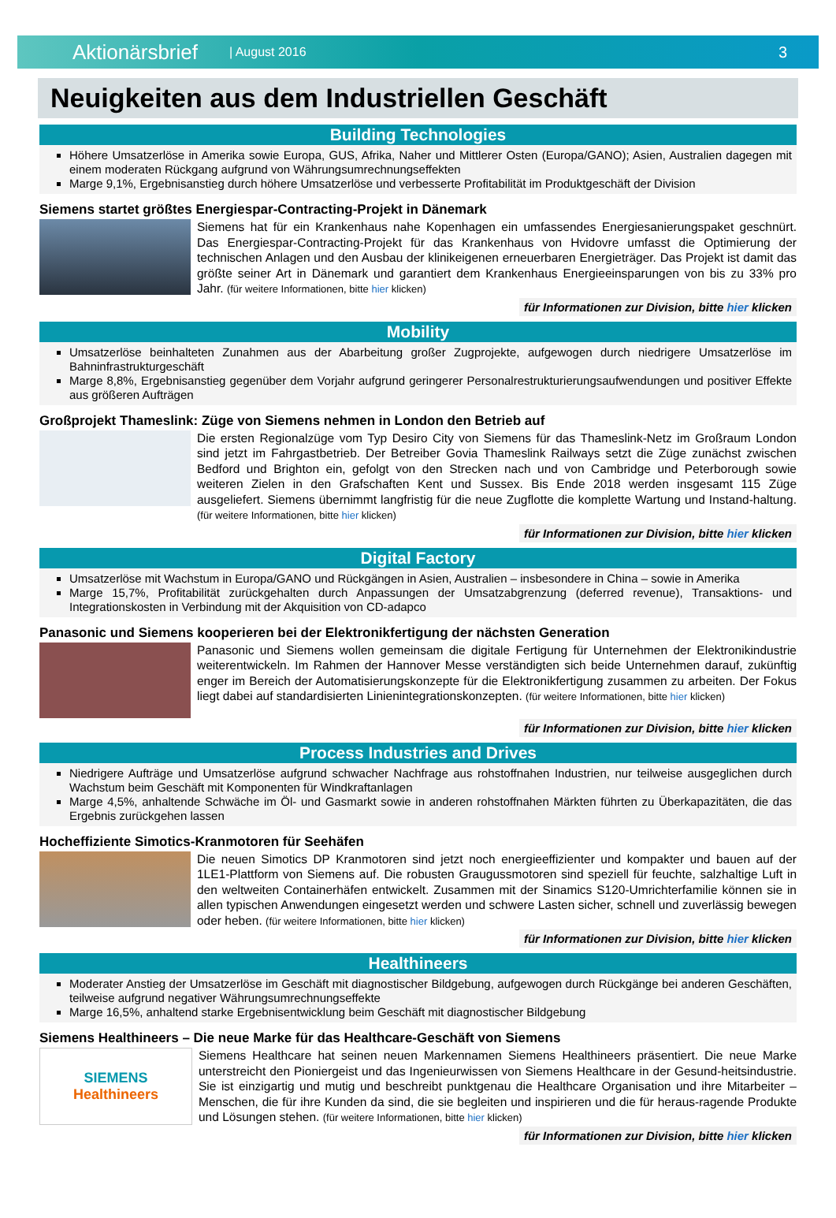Aktionärsbrief | August 2016 3
Neuigkeiten aus dem Industriellen Geschäft
Building Technologies
Höhere Umsatzerlöse in Amerika sowie Europa, GUS, Afrika, Naher und Mittlerer Osten (Europa/GANO); Asien, Australien dagegen mit einem moderaten Rückgang aufgrund von Währungsumrechnungseffekten
Marge 9,1%, Ergebnisanstieg durch höhere Umsatzerlöse und verbesserte Profitabilität im Produktgeschäft der Division
Siemens startet größtes Energiespar-Contracting-Projekt in Dänemark
Siemens hat für ein Krankenhaus nahe Kopenhagen ein umfassendes Energiesanierungspaket geschnürt. Das Energiespar-Contracting-Projekt für das Krankenhaus von Hvidovre umfasst die Optimierung der technischen Anlagen und den Ausbau der klinikeigenen erneuerbaren Energieträger. Das Projekt ist damit das größte seiner Art in Dänemark und garantiert dem Krankenhaus Energieeinsparungen von bis zu 33% pro Jahr. (für weitere Informationen, bitte hier klicken)
für Informationen zur Division, bitte hier klicken
Mobility
Umsatzerlöse beinhalteten Zunahmen aus der Abarbeitung großer Zugprojekte, aufgewogen durch niedrigere Umsatzerlöse im Bahninfrastrukturgeschäft
Marge 8,8%, Ergebnisanstieg gegenüber dem Vorjahr aufgrund geringerer Personalrestrukturierungsaufwendungen und positiver Effekte aus größeren Aufträgen
Großprojekt Thameslink: Züge von Siemens nehmen in London den Betrieb auf
Die ersten Regionalzüge vom Typ Desiro City von Siemens für das Thameslink-Netz im Großraum London sind jetzt im Fahrgastbetrieb. Der Betreiber Govia Thameslink Railways setzt die Züge zunächst zwischen Bedford und Brighton ein, gefolgt von den Strecken nach und von Cambridge und Peterborough sowie weiteren Zielen in den Grafschaften Kent und Sussex. Bis Ende 2018 werden insgesamt 115 Züge ausgeliefert. Siemens übernimmt langfristig für die neue Zugflotte die komplette Wartung und Instand-haltung. (für weitere Informationen, bitte hier klicken)
für Informationen zur Division, bitte hier klicken
Digital Factory
Umsatzerlöse mit Wachstum in Europa/GANO und Rückgängen in Asien, Australien – insbesondere in China – sowie in Amerika
Marge 15,7%, Profitabilität zurückgehalten durch Anpassungen der Umsatzabgrenzung (deferred revenue), Transaktions- und Integrationskosten in Verbindung mit der Akquisition von CD-adapco
Panasonic und Siemens kooperieren bei der Elektronikfertigung der nächsten Generation
Panasonic und Siemens wollen gemeinsam die digitale Fertigung für Unternehmen der Elektronikindustrie weiterentwickeln. Im Rahmen der Hannover Messe verständigten sich beide Unternehmen darauf, zukünftig enger im Bereich der Automatisierungskonzepte für die Elektronikfertigung zusammen zu arbeiten. Der Fokus liegt dabei auf standardisierten Linienintegrationskonzepten. (für weitere Informationen, bitte hier klicken)
für Informationen zur Division, bitte hier klicken
Process Industries and Drives
Niedrigere Aufträge und Umsatzerlöse aufgrund schwacher Nachfrage aus rohstoffnahen Industrien, nur teilweise ausgeglichen durch Wachstum beim Geschäft mit Komponenten für Windkraftanlagen
Marge 4,5%, anhaltende Schwäche im Öl- und Gasmarkt sowie in anderen rohstoffnahen Märkten führten zu Überkapazitäten, die das Ergebnis zurückgehen lassen
Hocheffiziente Simotics-Kranmotoren für Seehäfen
Die neuen Simotics DP Kranmotoren sind jetzt noch energieeffizienter und kompakter und bauen auf der 1LE1-Plattform von Siemens auf. Die robusten Graugussmotoren sind speziell für feuchte, salzhaltige Luft in den weltweiten Containerhäfen entwickelt. Zusammen mit der Sinamics S120-Umrichterfamilie können sie in allen typischen Anwendungen eingesetzt werden und schwere Lasten sicher, schnell und zuverlässig bewegen oder heben. (für weitere Informationen, bitte hier klicken)
für Informationen zur Division, bitte hier klicken
Healthineers
Moderater Anstieg der Umsatzerlöse im Geschäft mit diagnostischer Bildgebung, aufgewogen durch Rückgänge bei anderen Geschäften, teilweise aufgrund negativer Währungsumrechnungseffekte
Marge 16,5%, anhaltend starke Ergebnisentwicklung beim Geschäft mit diagnostischer Bildgebung
Siemens Healthineers – Die neue Marke für das Healthcare-Geschäft von Siemens
SIEMENS
Healthineers
Siemens Healthcare hat seinen neuen Markennamen Siemens Healthineers präsentiert. Die neue Marke unterstreicht den Pioniergeist und das Ingenieurwissen von Siemens Healthcare in der Gesund-heitsindustrie. Sie ist einzigartig und mutig und beschreibt punktgenau die Healthcare Organisation und ihre Mitarbeiter – Menschen, die für ihre Kunden da sind, die sie begleiten und inspirieren und die für heraus-ragende Produkte und Lösungen stehen. (für weitere Informationen, bitte hier klicken)
für Informationen zur Division, bitte hier klicken